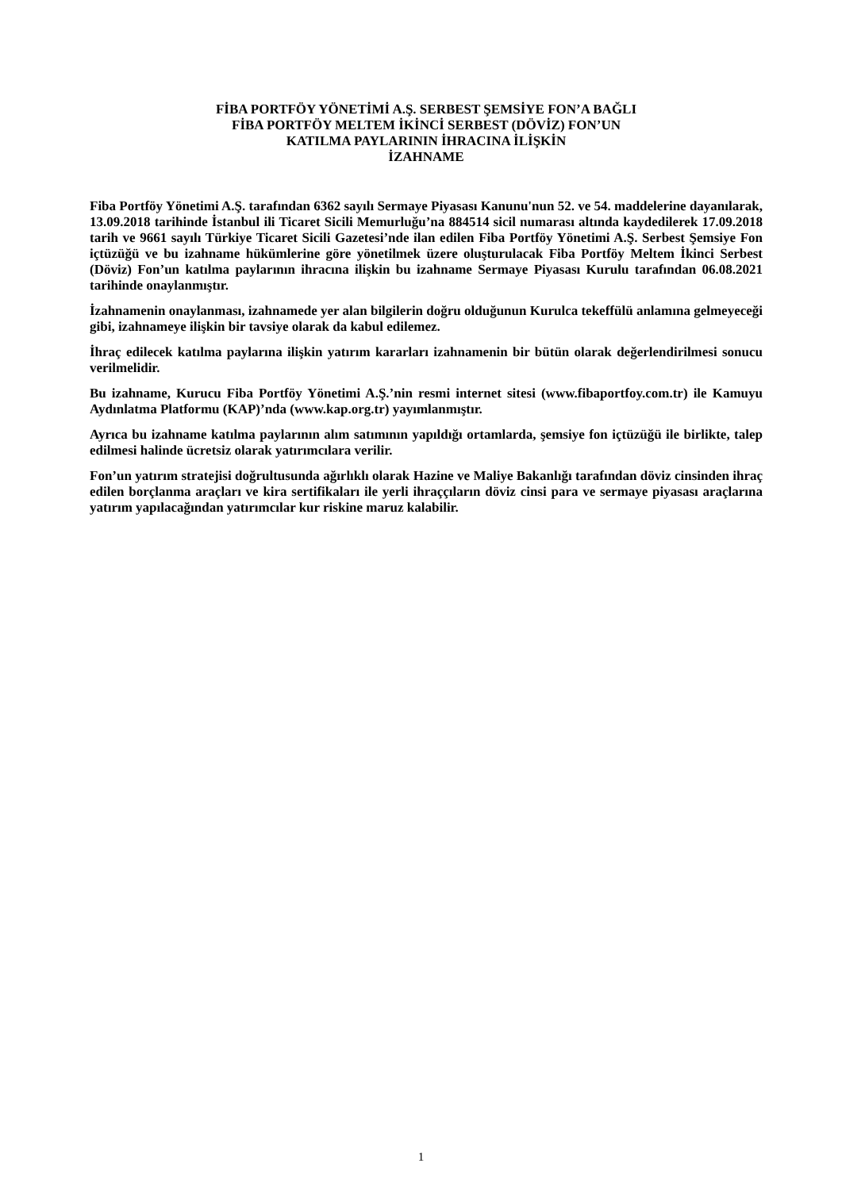FİBA PORTFÖY YÖNETİMİ A.Ş. SERBEST ŞEMSİYE FON’A BAĞLI
FİBA PORTFÖY MELTEM İKİNCİ SERBEST (DÖVİZ) FON’UN
KATILMA PAYLARININ İHRACINA İLİŞKİN
İZAHNAME
Fiba Portföy Yönetimi A.Ş. tarafından 6362 sayılı Sermaye Piyasası Kanunu'nun 52. ve 54. maddelerine dayanılarak, 13.09.2018 tarihinde İstanbul ili Ticaret Sicili Memurluğu’na 884514 sicil numarası altında kaydedilerek 17.09.2018 tarih ve 9661 sayılı Türkiye Ticaret Sicili Gazetesi’nde ilan edilen Fiba Portföy Yönetimi A.Ş. Serbest Şemsiye Fon içtüzüğü ve bu izahname hükümlerine göre yönetilmek üzere oluşturulacak Fiba Portföy Meltem İkinci Serbest (Döviz) Fon’un katılma paylarının ihracına ilişkin bu izahname Sermaye Piyasası Kurulu tarafından 06.08.2021 tarihinde onaylanmıştır.
İzahnamenin onaylanması, izahnamede yer alan bilgilerin doğru olduğunun Kurulca tekeffülü anlamına gelmeyeceği gibi, izahnameye ilişkin bir tavsiye olarak da kabul edilemez.
İhraç edilecek katılma paylarına ilişkin yatırım kararları izahnamenin bir bütün olarak değerlendirilmesi sonucu verilmelidir.
Bu izahname, Kurucu Fiba Portföy Yönetimi A.Ş.’nin resmi internet sitesi (www.fibaportfoy.com.tr) ile Kamuyu Aydınlatma Platformu (KAP)’nda (www.kap.org.tr) yayımlanmıştır.
Ayrıca bu izahname katılma paylarının alım satımının yapıldığı ortamlarda, şemsiye fon içtüzüğü ile birlikte, talep edilmesi halinde ücretsiz olarak yatırımcılara verilir.
Fon’un yatırım stratejisi doğrultusunda ağırlıklı olarak Hazine ve Maliye Bakanlığı tarafından döviz cinsinden ihraç edilen borçlanma araçları ve kira sertifikaları ile yerli ihraççıların döviz cinsi para ve sermaye piyasası araçlarına yatırım yapılacağından yatırımcılar kur riskine maruz kalabilir.
1